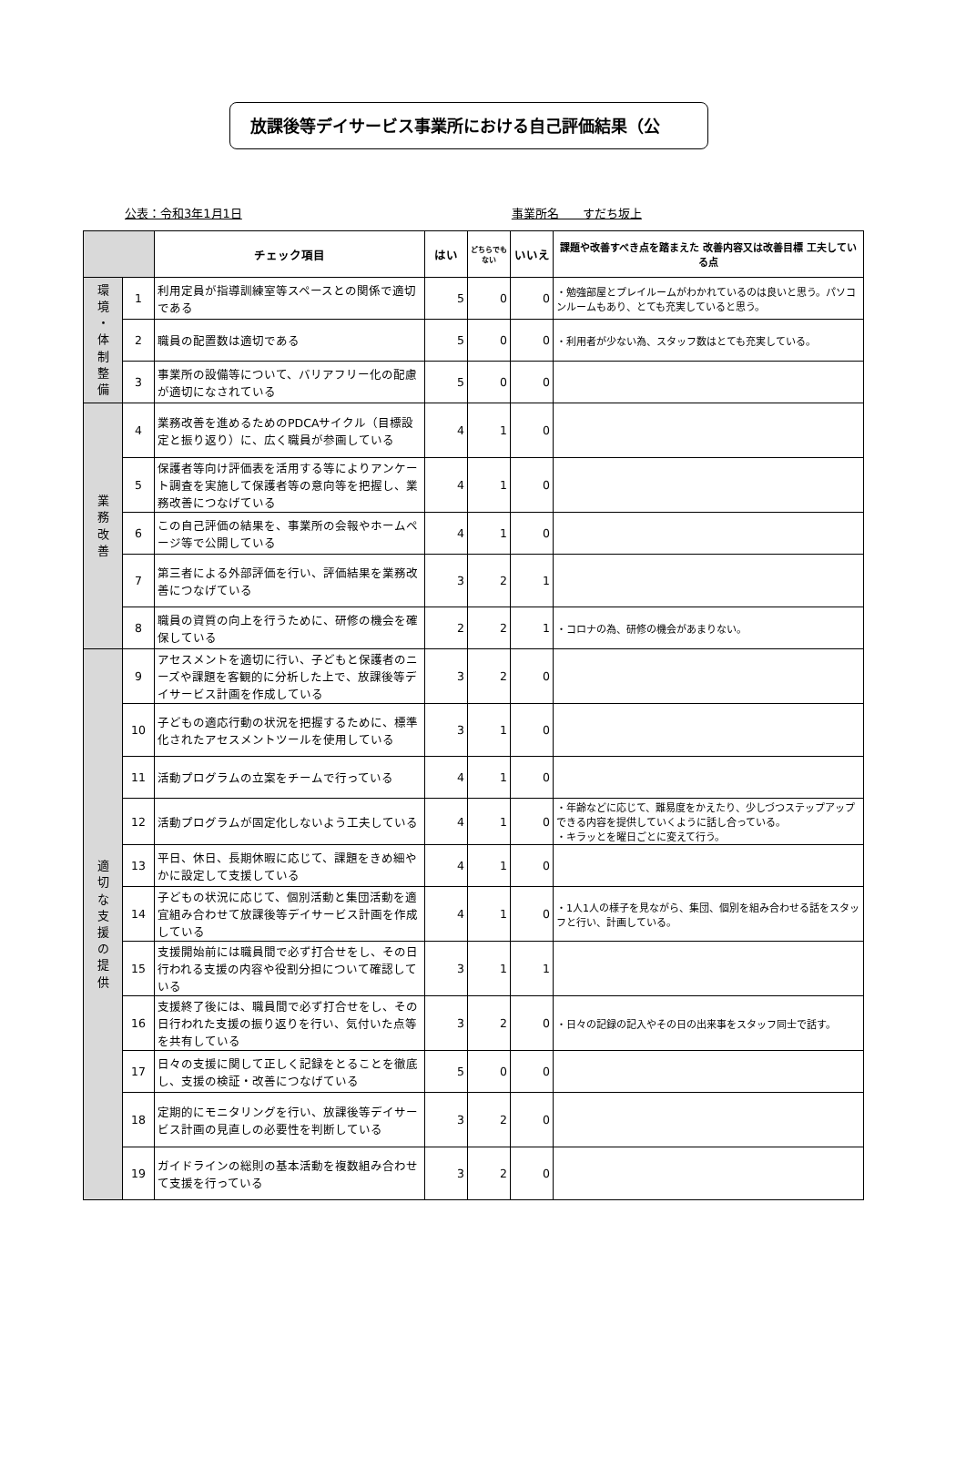放課後等デイサービス事業所における自己評価結果（公
公表：令和3年1月1日 事業所名　　すだち坂上
| | | チェック項目 | はい | どちらでもない | いいえ | 課題や改善すべき点を踏まえた 改善内容又は改善目標 工夫している点 |
| --- | --- | --- | --- | --- | --- | --- |
| 環 境 ・ 体 制 整 備 | 1 | 利用定員が指導訓練室等スペースとの関係で適切である | 5 | 0 | 0 | ・勉強部屋とプレイルームがわかれているのは良いと思う。パソコンルームもあり、とても充実していると思う。 |
| | 2 | 職員の配置数は適切である | 5 | 0 | 0 | ・利用者が少ない為、スタッフ数はとても充実している。 |
| | 3 | 事業所の設備等について、バリアフリー化の配慮が適切になされている | 5 | 0 | 0 | |
| 業 務 改 善 | 4 | 業務改善を進めるためのPDCAサイクル（目標設定と振り返り）に、広く職員が参画している | 4 | 1 | 0 | |
| | 5 | 保護者等向け評価表を活用する等によりアンケート調査を実施して保護者等の意向等を把握し、業務改善につなげている | 4 | 1 | 0 | |
| | 6 | この自己評価の結果を、事業所の会報やホームページ等で公開している | 4 | 1 | 0 | |
| | 7 | 第三者による外部評価を行い、評価結果を業務改善につなげている | 3 | 2 | 1 | |
| | 8 | 職員の資質の向上を行うために、研修の機会を確保している | 2 | 2 | 1 | ・コロナの為、研修の機会があまりない。 |
| 適 切 な 支 援 の 提 供 | 9 | アセスメントを適切に行い、子どもと保護者のニーズや課題を客観的に分析した上で、放課後等デイサービス計画を作成している | 3 | 2 | 0 | |
| | 10 | 子どもの適応行動の状況を把握するために、標準化されたアセスメントツールを使用している | 3 | 1 | 0 | |
| | 11 | 活動プログラムの立案をチームで行っている | 4 | 1 | 0 | |
| | 12 | 活動プログラムが固定化しないよう工夫している | 4 | 1 | 0 | ・年齢などに応じて、難易度をかえたり、少しづつステップアップできる内容を提供していくように話し合っている。 ・キラッとを曜日ごとに変えて行う。 |
| | 13 | 平日、休日、長期休暇に応じて、課題をきめ細やかに設定して支援している | 4 | 1 | 0 | |
| | 14 | 子どもの状況に応じて、個別活動と集団活動を適宜組み合わせて放課後等デイサービス計画を作成している | 4 | 1 | 0 | ・1人1人の様子を見ながら、集団、個別を組み合わせる話をスタッフと行い、計画している。 |
| | 15 | 支援開始前には職員間で必ず打合せをし、その日行われる支援の内容や役割分担について確認している | 3 | 1 | 1 | |
| | 16 | 支援終了後には、職員間で必ず打合せをし、その日行われた支援の振り返りを行い、気付いた点等を共有している | 3 | 2 | 0 | ・日々の記録の記入やその日の出来事をスタッフ同士で話す。 |
| | 17 | 日々の支援に関して正しく記録をとることを徹底し、支援の検証・改善につなげている | 5 | 0 | 0 | |
| | 18 | 定期的にモニタリングを行い、放課後等デイサービス計画の見直しの必要性を判断している | 3 | 2 | 0 | |
| | 19 | ガイドラインの総則の基本活動を複数組み合わせて支援を行っている | 3 | 2 | 0 | |